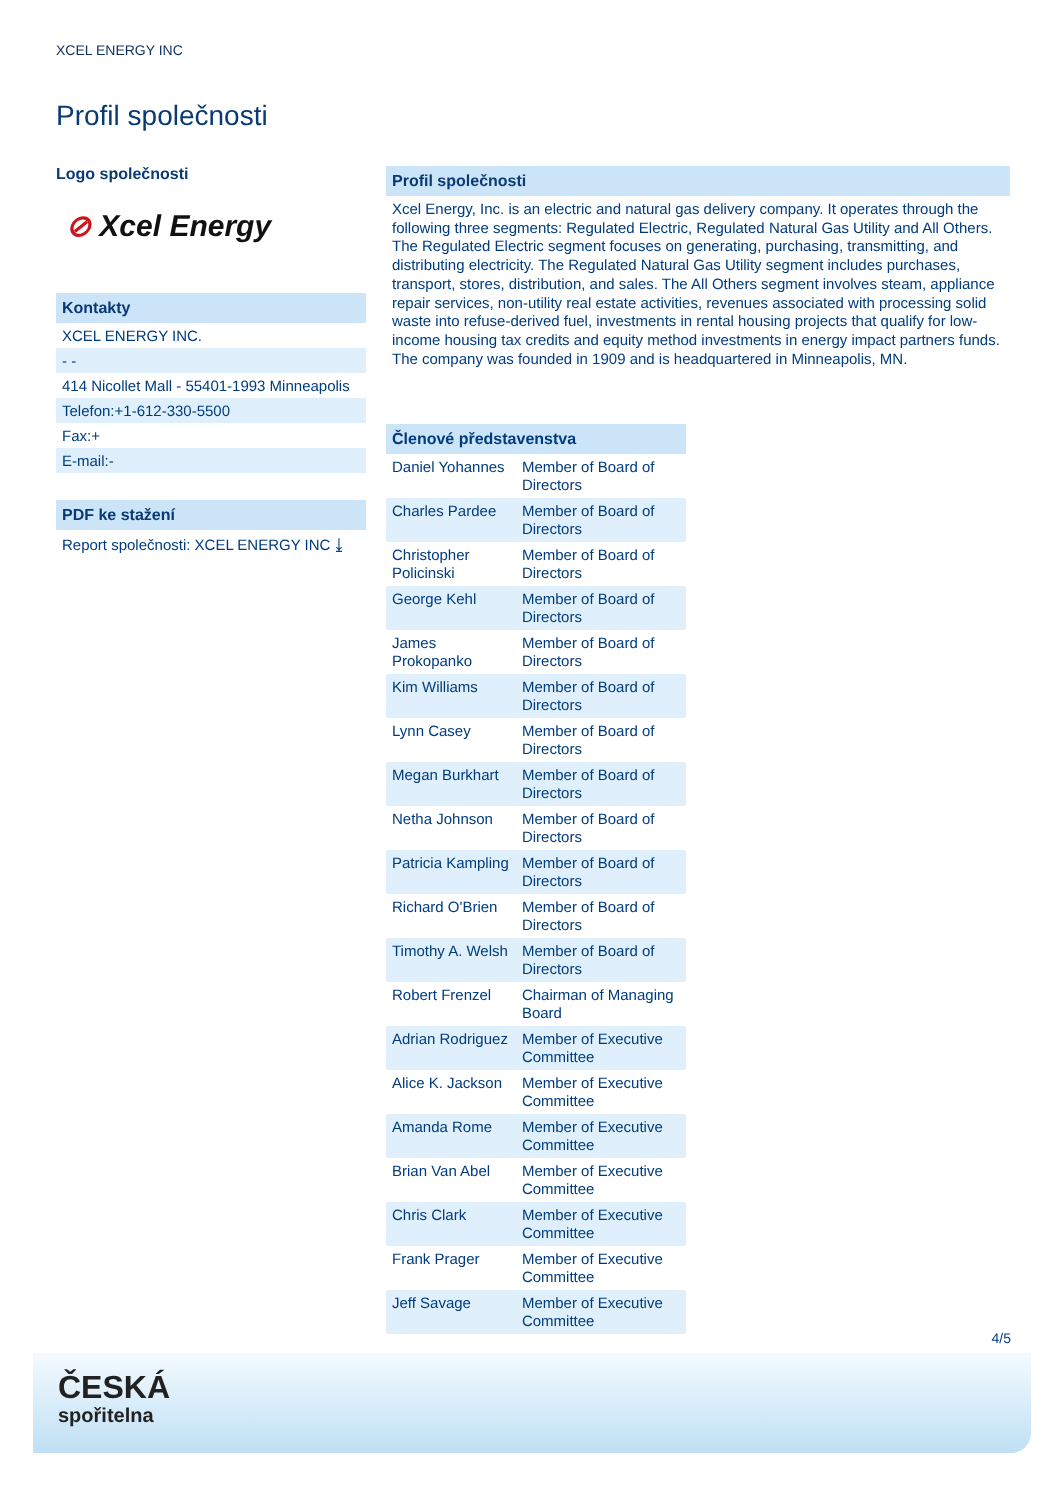XCEL ENERGY INC
Profil společnosti
Logo společnosti
⊘ Xcel Energy
Kontakty
XCEL ENERGY INC.
- -
414 Nicollet Mall - 55401-1993 Minneapolis
Telefon:+1-612-330-5500
Fax:+
E-mail:-
PDF ke stažení
Report společnosti: XCEL ENERGY INC ⤓
Profil společnosti
Xcel Energy, Inc. is an electric and natural gas delivery company. It operates through the following three segments: Regulated Electric, Regulated Natural Gas Utility and All Others. The Regulated Electric segment focuses on generating, purchasing, transmitting, and distributing electricity. The Regulated Natural Gas Utility segment includes purchases, transport, stores, distribution, and sales. The All Others segment involves steam, appliance repair services, non-utility real estate activities, revenues associated with processing solid waste into refuse-derived fuel, investments in rental housing projects that qualify for low-income housing tax credits and equity method investments in energy impact partners funds. The company was founded in 1909 and is headquartered in Minneapolis, MN.
| Členové představenstva | |
| --- | --- |
| Daniel Yohannes | Member of Board of Directors |
| Charles Pardee | Member of Board of Directors |
| Christopher Policinski | Member of Board of Directors |
| George Kehl | Member of Board of Directors |
| James Prokopanko | Member of Board of Directors |
| Kim Williams | Member of Board of Directors |
| Lynn Casey | Member of Board of Directors |
| Megan Burkhart | Member of Board of Directors |
| Netha Johnson | Member of Board of Directors |
| Patricia Kampling | Member of Board of Directors |
| Richard O'Brien | Member of Board of Directors |
| Timothy A. Welsh | Member of Board of Directors |
| Robert Frenzel | Chairman of Managing Board |
| Adrian Rodriguez | Member of Executive Committee |
| Alice K. Jackson | Member of Executive Committee |
| Amanda Rome | Member of Executive Committee |
| Brian Van Abel | Member of Executive Committee |
| Chris Clark | Member of Executive Committee |
| Frank Prager | Member of Executive Committee |
| Jeff Savage | Member of Executive Committee |
4/5
ČESKÁ
spořitelna